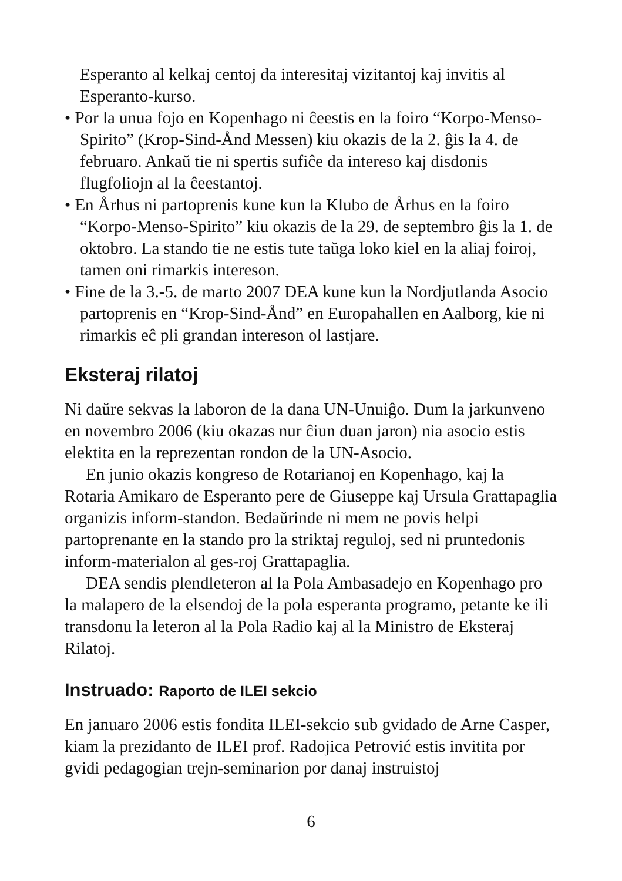Esperanto al kelkaj centoj da interesitaj vizitantoj kaj invitis al Esperanto-kurso.
• Por la unua fojo en Kopenhago ni ĉeestis en la foiro “Korpo-Menso-Spirito” (Krop-Sind-Ånd Messen) kiu okazis de la 2. ĝis la 4. de februaro. Ankaŭ tie ni spertis sufiĉe da intereso kaj disdonis flugfoliojn al la ĉeestantoj.
• En Århus ni partoprenis kune kun la Klubo de Århus en la foiro “Korpo-Menso-Spirito” kiu okazis de la 29. de septembro ĝis la 1. de oktobro. La stando tie ne estis tute taŭga loko kiel en la aliaj foiroj, tamen oni rimarkis intereson.
• Fine de la 3.-5. de marto 2007 DEA kune kun la Nordjutlanda Asocio partoprenis en “Krop-Sind-Ånd” en Europahallen en Aalborg, kie ni rimarkis eĉ pli grandan intereson ol lastjare.
Eksteraj rilatoj
Ni daŭre sekvas la laboron de la dana UN-Unuiĝo. Dum la jarkunveno en novembro 2006 (kiu okazas nur ĉiun duan jaron) nia asocio estis elektita en la reprezentan rondon de la UN-Asocio.
En junio okazis kongreso de Rotarianoj en Kopenhago, kaj la Rotaria Amikaro de Esperanto pere de Giuseppe kaj Ursula Grattapaglia organizis inform-standon. Bedaŭrinde ni mem ne povis helpi partoprenante en la stando pro la striktaj reguloj, sed ni pruntedonis inform-materialon al ges-roj Grattapaglia.
DEA sendis plendleteron al la Pola Ambasadejo en Kopenhago pro la malapero de la elsendoj de la pola esperanta programo, petante ke ili transdonu la leteron al la Pola Radio kaj al la Ministro de Eksteraj Rilatoj.
Instruado: Raporto de ILEI sekcio
En januaro 2006 estis fondita ILEI-sekcio sub gvidado de Arne Casper, kiam la prezidanto de ILEI prof. Radojica Petrović estis invitita por gvidi pedagogian trejn-seminarion por danaj instruistoj
6